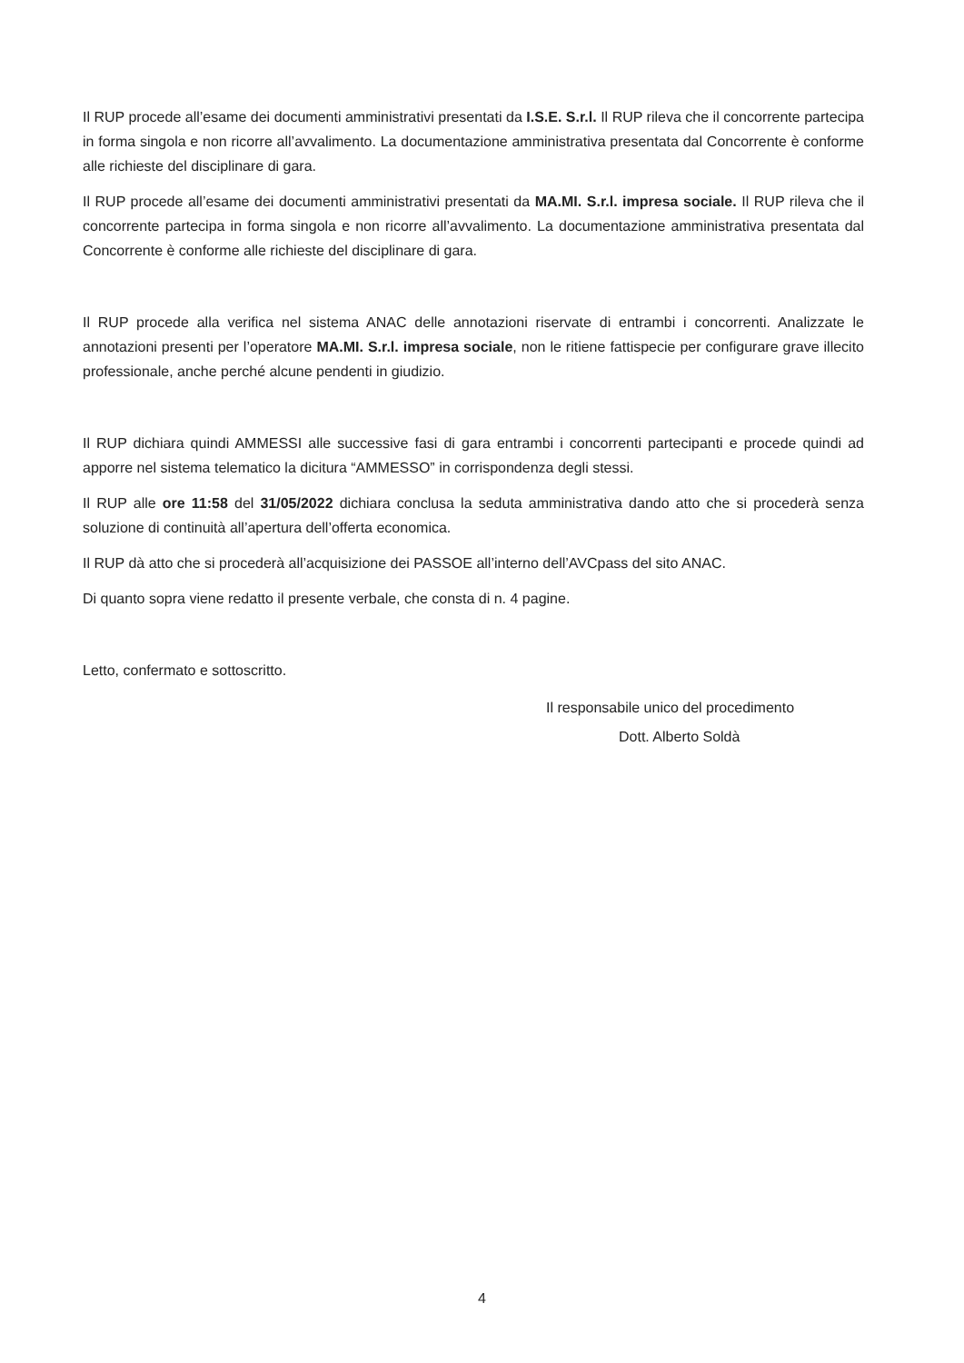Il RUP procede all’esame dei documenti amministrativi presentati da I.S.E. S.r.l. Il RUP rileva che il concorrente partecipa in forma singola e non ricorre all’avvalimento. La documentazione amministrativa presentata dal Concorrente è conforme alle richieste del disciplinare di gara.
Il RUP procede all’esame dei documenti amministrativi presentati da MA.MI. S.r.l. impresa sociale. Il RUP rileva che il concorrente partecipa in forma singola e non ricorre all’avvalimento. La documentazione amministrativa presentata dal Concorrente è conforme alle richieste del disciplinare di gara.
Il RUP procede alla verifica nel sistema ANAC delle annotazioni riservate di entrambi i concorrenti. Analizzate le annotazioni presenti per l’operatore MA.MI. S.r.l. impresa sociale, non le ritiene fattispecie per configurare grave illecito professionale, anche perché alcune pendenti in giudizio.
Il RUP dichiara quindi AMMESSI alle successive fasi di gara entrambi i concorrenti partecipanti e procede quindi ad apporre nel sistema telematico la dicitura “AMMESSO” in corrispondenza degli stessi.
Il RUP alle ore 11:58 del 31/05/2022 dichiara conclusa la seduta amministrativa dando atto che si procederà senza soluzione di continuità all’apertura dell’offerta economica.
Il RUP dà atto che si procederà all’acquisizione dei PASSOE all’interno dell’AVCpass del sito ANAC.
Di quanto sopra viene redatto il presente verbale, che consta di n. 4 pagine.
Letto, confermato e sottoscritto.
Il responsabile unico del procedimento
Dott. Alberto Soldà
4